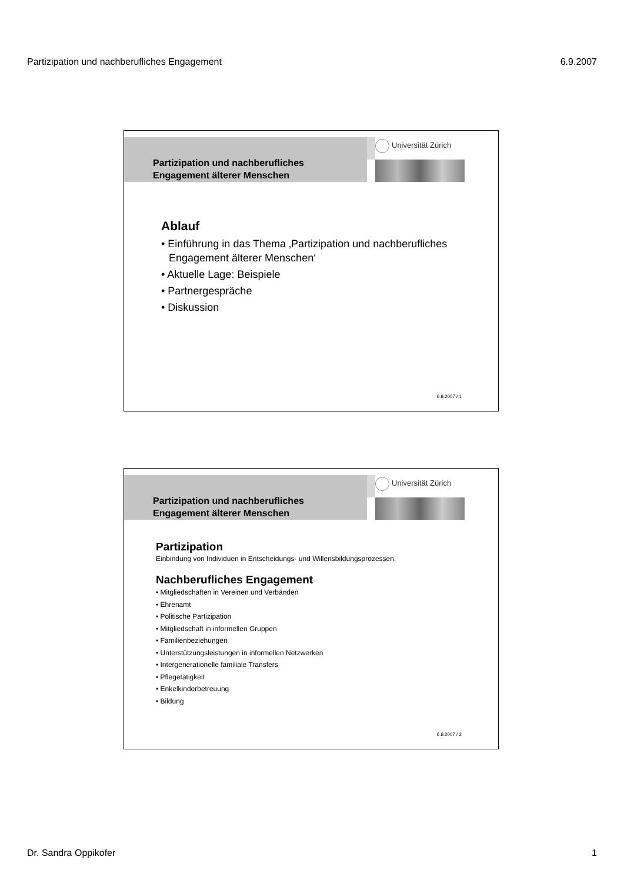Partizipation und nachberufliches Engagement 6.9.2007
Partizipation und nachberufliches
Engagement älterer Menschen
Universität Zürich
Ablauf
• Einführung in das Thema ‚Partizipation und nachberufliches Engagement älterer Menschen‘
• Aktuelle Lage: Beispiele
• Partnergespräche
• Diskussion
6.9.2007 / 1
Partizipation und nachberufliches
Engagement älterer Menschen
Universität Zürich
Partizipation
Einbindung von Individuen in Entscheidungs- und Willensbildungsprozessen.
Nachberufliches Engagement
• Mitgliedschaften in Vereinen und Verbänden
• Ehrenamt
• Politische Partizipation
• Mitgliedschaft in informellen Gruppen
• Familienbeziehungen
• Unterstützungsleistungen in informellen Netzwerken
• Intergenerationelle familiale Transfers
• Pflegetätigkeit
• Enkelkinderbetreuung
• Bildung
6.9.2007 / 2
Dr. Sandra Oppikofer 1